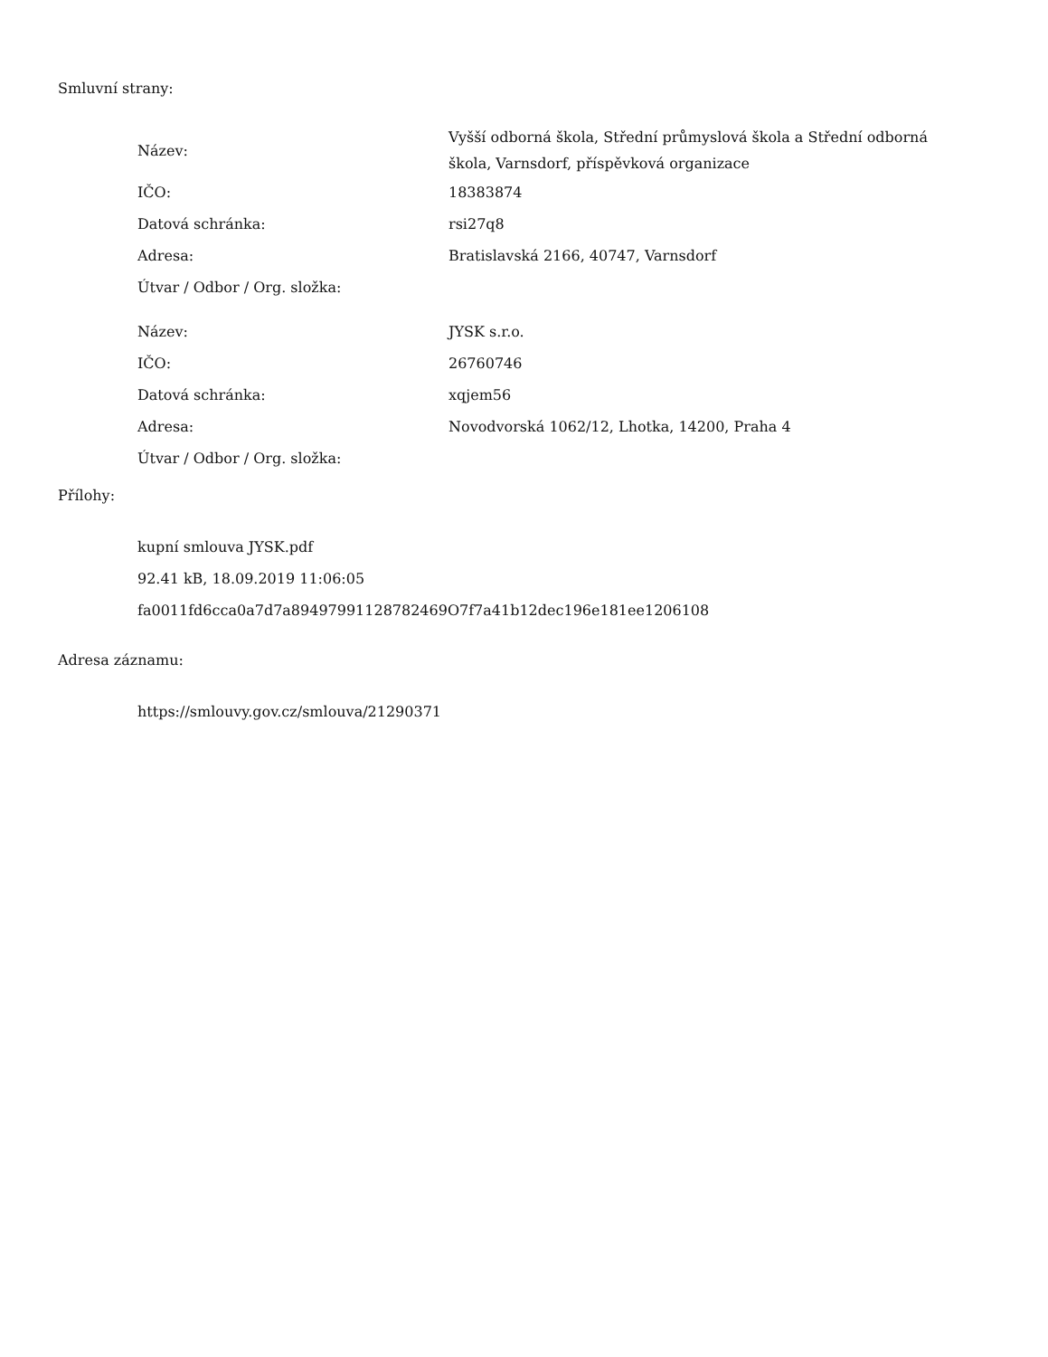Smluvní strany:
| Název: | Vyšší odborná škola, Střední průmyslová škola a Střední odborná škola, Varnsdorf, příspěvková organizace |
| IČO: | 18383874 |
| Datová schránka: | rsi27q8 |
| Adresa: | Bratislavská 2166, 40747, Varnsdorf |
| Útvar / Odbor / Org. složka: | |
| Název: | JYSK s.r.o. |
| IČO: | 26760746 |
| Datová schránka: | xqjem56 |
| Adresa: | Novodvorská 1062/12, Lhotka, 14200, Praha 4 |
| Útvar / Odbor / Org. složka: | |
Přílohy:
kupní smlouva JYSK.pdf
92.41 kB, 18.09.2019 11:06:05
fa0011fd6cca0a7d7a89497991128782469O7f7a41b12dec196e181ee1206108
Adresa záznamu:
https://smlouvy.gov.cz/smlouva/21290371